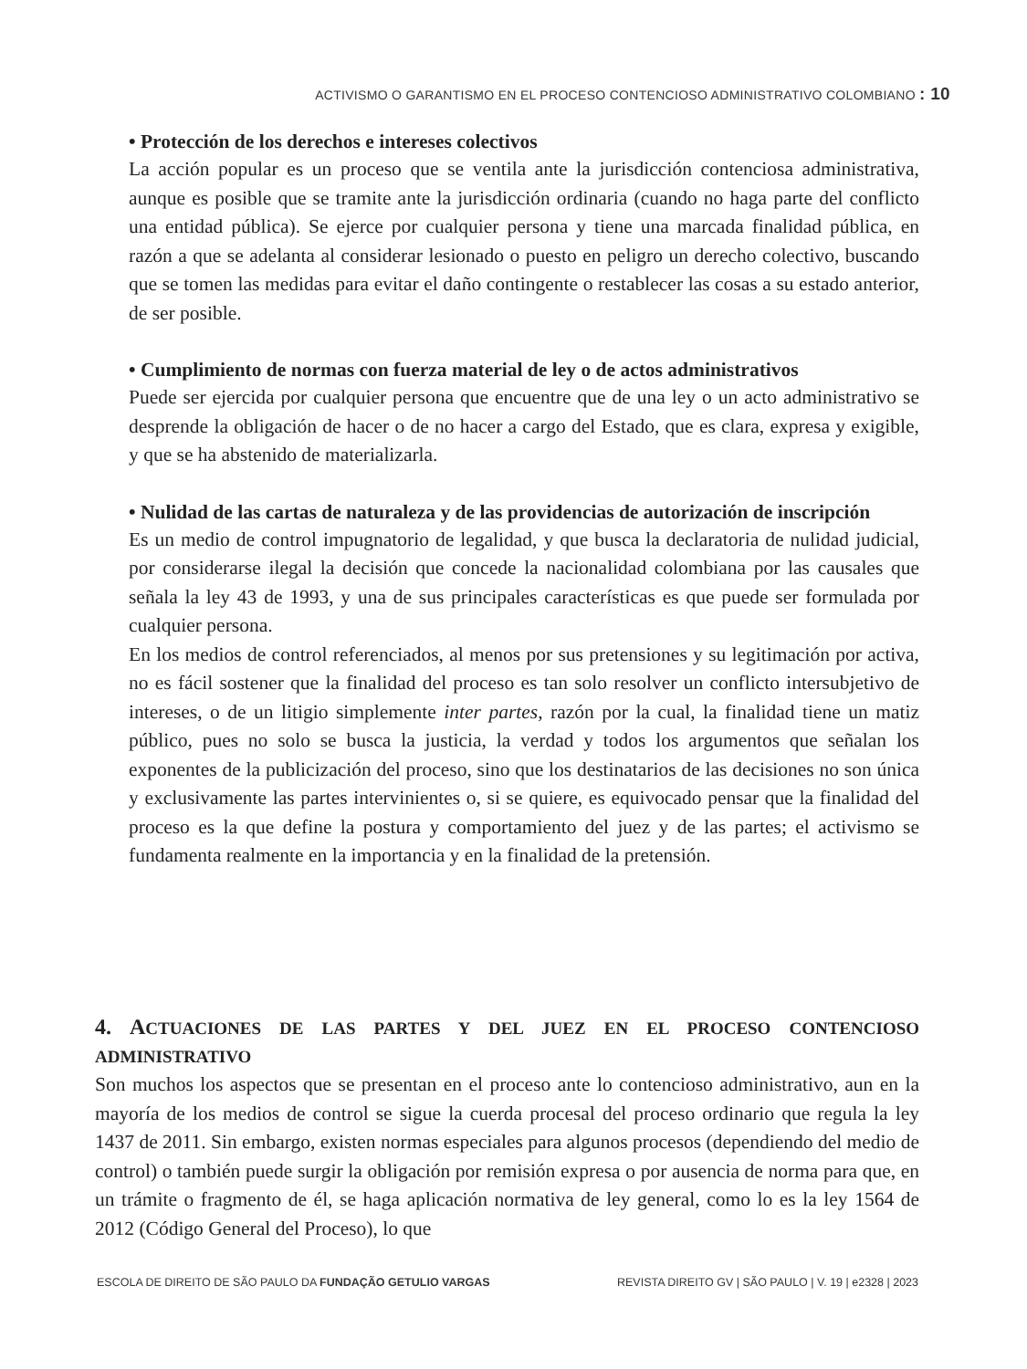ACTIVISMO O GARANTISMO EN EL PROCESO CONTENCIOSO ADMINISTRATIVO COLOMBIANO : 10
• Protección de los derechos e intereses colectivos
La acción popular es un proceso que se ventila ante la jurisdicción contenciosa administrativa, aunque es posible que se tramite ante la jurisdicción ordinaria (cuando no haga parte del conflicto una entidad pública). Se ejerce por cualquier persona y tiene una marcada finalidad pública, en razón a que se adelanta al considerar lesionado o puesto en peligro un derecho colectivo, buscando que se tomen las medidas para evitar el daño contingente o restablecer las cosas a su estado anterior, de ser posible.
• Cumplimiento de normas con fuerza material de ley o de actos administrativos
Puede ser ejercida por cualquier persona que encuentre que de una ley o un acto administrativo se desprende la obligación de hacer o de no hacer a cargo del Estado, que es clara, expresa y exigible, y que se ha abstenido de materializarla.
• Nulidad de las cartas de naturaleza y de las providencias de autorización de inscripción
Es un medio de control impugnatorio de legalidad, y que busca la declaratoria de nulidad judicial, por considerarse ilegal la decisión que concede la nacionalidad colombiana por las causales que señala la ley 43 de 1993, y una de sus principales características es que puede ser formulada por cualquier persona.
En los medios de control referenciados, al menos por sus pretensiones y su legitimación por activa, no es fácil sostener que la finalidad del proceso es tan solo resolver un conflicto intersubjetivo de intereses, o de un litigio simplemente inter partes, razón por la cual, la finalidad tiene un matiz público, pues no solo se busca la justicia, la verdad y todos los argumentos que señalan los exponentes de la publicización del proceso, sino que los destinatarios de las decisiones no son única y exclusivamente las partes intervinientes o, si se quiere, es equivocado pensar que la finalidad del proceso es la que define la postura y comportamiento del juez y de las partes; el activismo se fundamenta realmente en la importancia y en la finalidad de la pretensión.
4. ACTUACIONES DE LAS PARTES Y DEL JUEZ EN EL PROCESO CONTENCIOSO ADMINISTRATIVO
Son muchos los aspectos que se presentan en el proceso ante lo contencioso administrativo, aun en la mayoría de los medios de control se sigue la cuerda procesal del proceso ordinario que regula la ley 1437 de 2011. Sin embargo, existen normas especiales para algunos procesos (dependiendo del medio de control) o también puede surgir la obligación por remisión expresa o por ausencia de norma para que, en un trámite o fragmento de él, se haga aplicación normativa de ley general, como lo es la ley 1564 de 2012 (Código General del Proceso), lo que
ESCOLA DE DIREITO DE SÃO PAULO DA FUNDAÇÃO GETULIO VARGAS REVISTA DIREITO GV | SÃO PAULO | V. 19 | e2328 | 2023